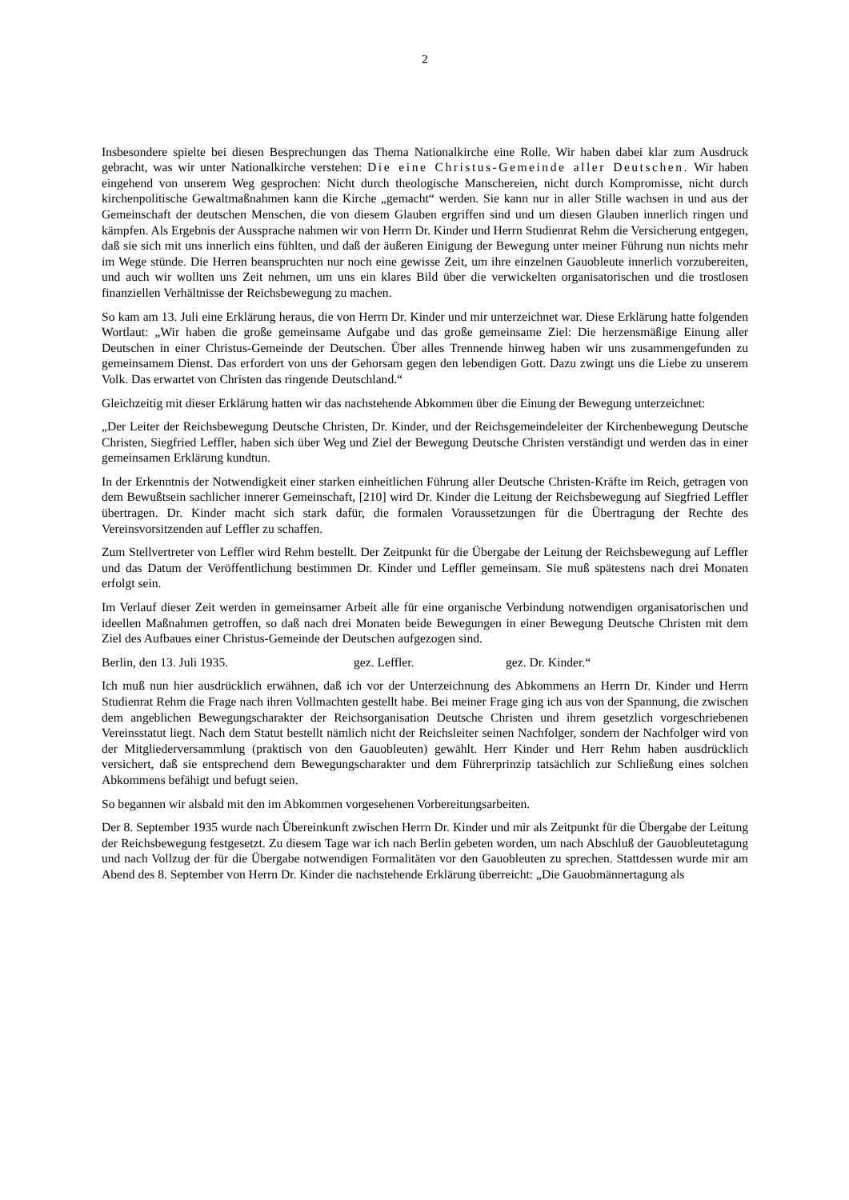2
Insbesondere spielte bei diesen Besprechungen das Thema Nationalkirche eine Rolle. Wir haben dabei klar zum Ausdruck gebracht, was wir unter Nationalkirche verstehen: Die eine Christus-Gemeinde aller Deutschen. Wir haben eingehend von unserem Weg gesprochen: Nicht durch theologische Manschereien, nicht durch Kompromisse, nicht durch kirchenpolitische Gewaltmaßnahmen kann die Kirche „gemacht“ werden. Sie kann nur in aller Stille wachsen in und aus der Gemeinschaft der deutschen Menschen, die von diesem Glauben ergriffen sind und um diesen Glauben innerlich ringen und kämpfen. Als Ergebnis der Aussprache nahmen wir von Herrn Dr. Kinder und Herrn Studienrat Rehm die Versicherung entgegen, daß sie sich mit uns innerlich eins fühlten, und daß der äußeren Einigung der Bewegung unter meiner Führung nun nichts mehr im Wege stünde. Die Herren beanspruchten nur noch eine gewisse Zeit, um ihre einzelnen Gauobleute innerlich vorzubereiten, und auch wir wollten uns Zeit nehmen, um uns ein klares Bild über die verwickelten organisatorischen und die trostlosen finanziellen Verhältnisse der Reichsbewegung zu machen.
So kam am 13. Juli eine Erklärung heraus, die von Herrn Dr. Kinder und mir unterzeichnet war. Diese Erklärung hatte folgenden Wortlaut: „Wir haben die große gemeinsame Aufgabe und das große gemeinsame Ziel: Die herzensmäßige Einung aller Deutschen in einer Christus-Gemeinde der Deutschen. Über alles Trennende hinweg haben wir uns zusammengefunden zu gemeinsamem Dienst. Das erfordert von uns der Gehorsam gegen den lebendigen Gott. Dazu zwingt uns die Liebe zu unserem Volk. Das erwartet von Christen das ringende Deutschland.“
Gleichzeitig mit dieser Erklärung hatten wir das nachstehende Abkommen über die Einung der Bewegung unterzeichnet:
„Der Leiter der Reichsbewegung Deutsche Christen, Dr. Kinder, und der Reichsgemeindeleiter der Kirchenbewegung Deutsche Christen, Siegfried Leffler, haben sich über Weg und Ziel der Bewegung Deutsche Christen verständigt und werden das in einer gemeinsamen Erklärung kundtun.
In der Erkenntnis der Notwendigkeit einer starken einheitlichen Führung aller Deutsche Christen-Kräfte im Reich, getragen von dem Bewußtsein sachlicher innerer Gemeinschaft, [210] wird Dr. Kinder die Leitung der Reichsbewegung auf Siegfried Leffler übertragen. Dr. Kinder macht sich stark dafür, die formalen Voraussetzungen für die Übertragung der Rechte des Vereinsvorsitzenden auf Leffler zu schaffen.
Zum Stellvertreter von Leffler wird Rehm bestellt. Der Zeitpunkt für die Übergabe der Leitung der Reichsbewegung auf Leffler und das Datum der Veröffentlichung bestimmen Dr. Kinder und Leffler gemeinsam. Sie muß spätestens nach drei Monaten erfolgt sein.
Im Verlauf dieser Zeit werden in gemeinsamer Arbeit alle für eine organische Verbindung notwendigen organisatorischen und ideellen Maßnahmen getroffen, so daß nach drei Monaten beide Bewegungen in einer Bewegung Deutsche Christen mit dem Ziel des Aufbaues einer Christus-Gemeinde der Deutschen aufgezogen sind.
Berlin, den 13. Juli 1935. gez. Leffler. gez. Dr. Kinder.“
Ich muß nun hier ausdrücklich erwähnen, daß ich vor der Unterzeichnung des Abkommens an Herrn Dr. Kinder und Herrn Studienrat Rehm die Frage nach ihren Vollmachten gestellt habe. Bei meiner Frage ging ich aus von der Spannung, die zwischen dem angeblichen Bewegungscharakter der Reichsorganisation Deutsche Christen und ihrem gesetzlich vorgeschriebenen Vereinsstatut liegt. Nach dem Statut bestellt nämlich nicht der Reichsleiter seinen Nachfolger, sondern der Nachfolger wird von der Mitgliederversammlung (praktisch von den Gauobleuten) gewählt. Herr Kinder und Herr Rehm haben ausdrücklich versichert, daß sie entsprechend dem Bewegungscharakter und dem Führerprinzip tatsächlich zur Schließung eines solchen Abkommens befähigt und befugt seien.
So begannen wir alsbald mit den im Abkommen vorgesehenen Vorbereitungsarbeiten.
Der 8. September 1935 wurde nach Übereinkunft zwischen Herrn Dr. Kinder und mir als Zeitpunkt für die Übergabe der Leitung der Reichsbewegung festgesetzt. Zu diesem Tage war ich nach Berlin gebeten worden, um nach Abschluß der Gauobleutetagung und nach Vollzug der für die Übergabe notwendigen Formalitäten vor den Gauobleuten zu sprechen. Stattdessen wurde mir am Abend des 8. September von Herrn Dr. Kinder die nachstehende Erklärung überreicht: „Die Gauobmännertagung als